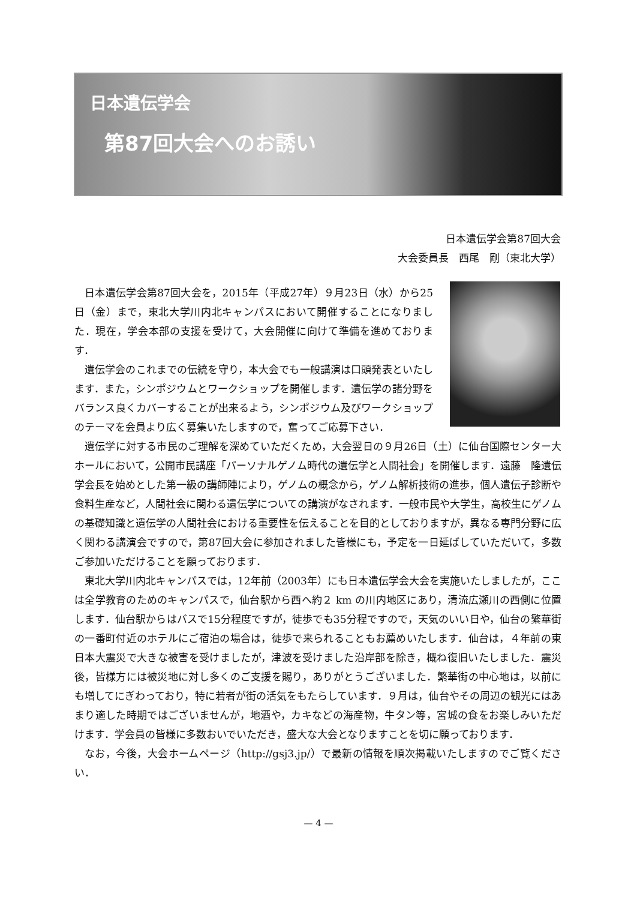日本遺伝学会
第87回大会へのお誘い
日本遺伝学会第87回大会　　　　
大会委員長　西尾　剛（東北大学）
日本遺伝学会第87回大会を，2015年（平成27年）９月23日（水）から25日（金）まで，東北大学川内北キャンパスにおいて開催することになりました．現在，学会本部の支援を受けて，大会開催に向けて準備を進めております．
遺伝学会のこれまでの伝統を守り，本大会でも一般講演は口頭発表といたします．また，シンポジウムとワークショップを開催します．遺伝学の諸分野をバランス良くカバーすることが出来るよう，シンポジウム及びワークショップのテーマを会員より広く募集いたしますので，奮ってご応募下さい．
遺伝学に対する市民のご理解を深めていただくため，大会翌日の９月26日（土）に仙台国際センター大ホールにおいて，公開市民講座「パーソナルゲノム時代の遺伝学と人間社会」を開催します．遠藤　隆遺伝学会長を始めとした第一級の講師陣により，ゲノムの概念から，ゲノム解析技術の進歩，個人遺伝子診断や食料生産など，人間社会に関わる遺伝学についての講演がなされます．一般市民や大学生，高校生にゲノムの基礎知識と遺伝学の人間社会における重要性を伝えることを目的としておりますが，異なる専門分野に広く関わる講演会ですので，第87回大会に参加されました皆様にも，予定を一日延ばしていただいて，多数ご参加いただけることを願っております．
東北大学川内北キャンパスでは，12年前（2003年）にも日本遺伝学会大会を実施いたしましたが，ここは全学教育のためのキャンパスで，仙台駅から西へ約２ km の川内地区にあり，清流広瀬川の西側に位置します．仙台駅からはバスで15分程度ですが，徒歩でも35分程ですので，天気のいい日や，仙台の繁華街の一番町付近のホテルにご宿泊の場合は，徒歩で来られることもお薦めいたします．仙台は，４年前の東日本大震災で大きな被害を受けましたが，津波を受けました沿岸部を除き，概ね復旧いたしました．震災後，皆様方には被災地に対し多くのご支援を賜り，ありがとうございました．繁華街の中心地は，以前にも増してにぎわっており，特に若者が街の活気をもたらしています．９月は，仙台やその周辺の観光にはあまり適した時期ではございませんが，地酒や，カキなどの海産物，牛タン等，宮城の食をお楽しみいただけます．学会員の皆様に多数おいでいただき，盛大な大会となりますことを切に願っております．
なお，今後，大会ホームページ（http://gsj3.jp/）で最新の情報を順次掲載いたしますのでご覧ください．
— 4 —